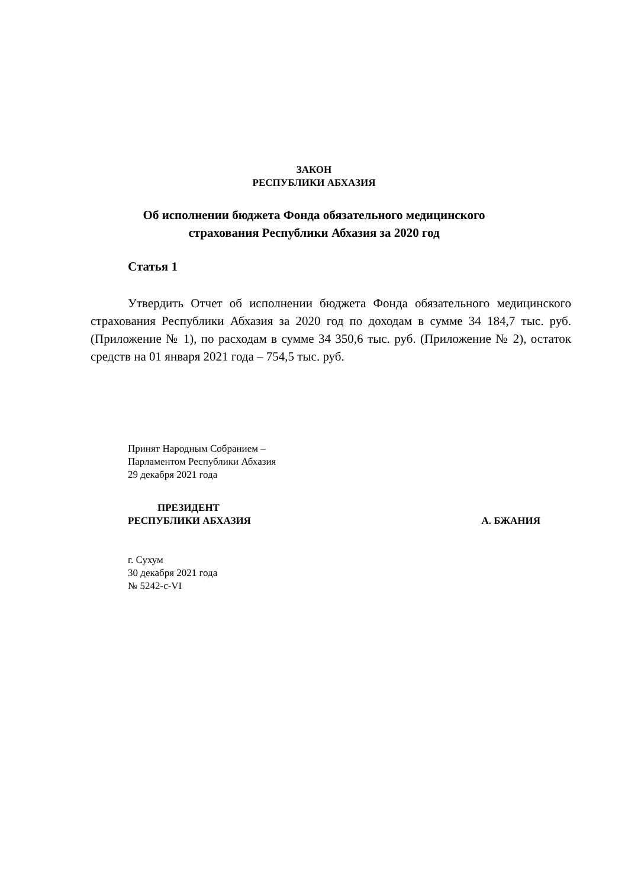ЗАКОН
РЕСПУБЛИКИ АБХАЗИЯ
Об исполнении бюджета Фонда обязательного медицинского
страхования Республики Абхазия за 2020 год
Статья 1
Утвердить Отчет об исполнении бюджета Фонда обязательного медицинского страхования Республики Абхазия за 2020 год по доходам в сумме 34 184,7 тыс. руб. (Приложение № 1), по расходам в сумме 34 350,6 тыс. руб. (Приложение № 2), остаток средств на 01 января 2021 года – 754,5 тыс. руб.
Принят Народным Собранием –
Парламентом Республики Абхазия
29 декабря 2021 года
ПРЕЗИДЕНТ
РЕСПУБЛИКИ АБХАЗИЯ
А. БЖАНИЯ
г. Сухум
30 декабря 2021 года
№ 5242-с-VI